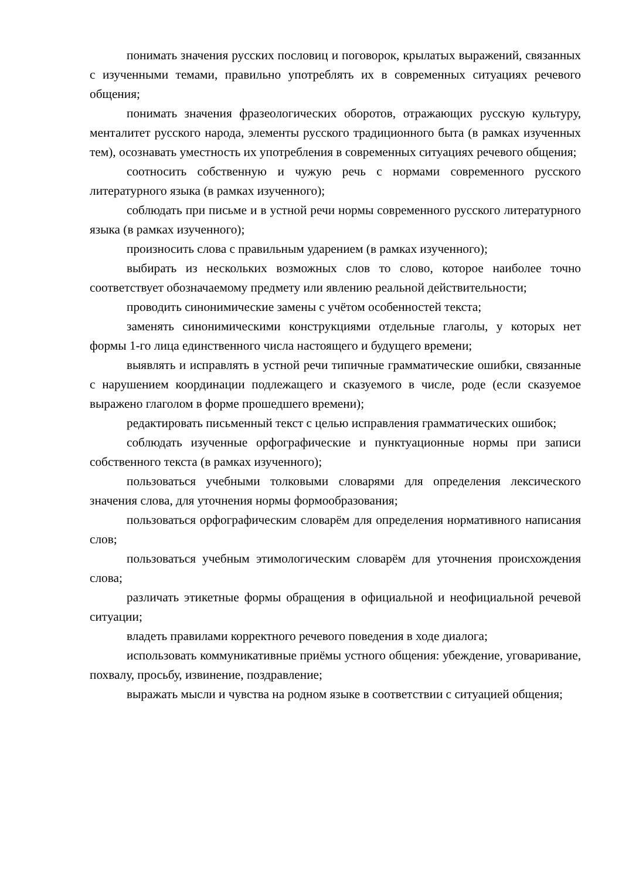понимать значения русских пословиц и поговорок, крылатых выражений, связанных с изученными темами, правильно употреблять их в современных ситуациях речевого общения;
понимать значения фразеологических оборотов, отражающих русскую культуру, менталитет русского народа, элементы русского традиционного быта (в рамках изученных тем), осознавать уместность их употребления в современных ситуациях речевого общения;
соотносить собственную и чужую речь с нормами современного русского литературного языка (в рамках изученного);
соблюдать при письме и в устной речи нормы современного русского литературного языка (в рамках изученного);
произносить слова с правильным ударением (в рамках изученного);
выбирать из нескольких возможных слов то слово, которое наиболее точно соответствует обозначаемому предмету или явлению реальной действительности;
проводить синонимические замены с учётом особенностей текста;
заменять синонимическими конструкциями отдельные глаголы, у которых нет формы 1-го лица единственного числа настоящего и будущего времени;
выявлять и исправлять в устной речи типичные грамматические ошибки, связанные с нарушением координации подлежащего и сказуемого в числе, роде (если сказуемое выражено глаголом в форме прошедшего времени);
редактировать письменный текст с целью исправления грамматических ошибок;
соблюдать изученные орфографические и пунктуационные нормы при записи собственного текста (в рамках изученного);
пользоваться учебными толковыми словарями для определения лексического значения слова, для уточнения нормы формообразования;
пользоваться орфографическим словарём для определения нормативного написания слов;
пользоваться учебным этимологическим словарём для уточнения происхождения слова;
различать этикетные формы обращения в официальной и неофициальной речевой ситуации;
владеть правилами корректного речевого поведения в ходе диалога;
использовать коммуникативные приёмы устного общения: убеждение, уговаривание, похвалу, просьбу, извинение, поздравление;
выражать мысли и чувства на родном языке в соответствии с ситуацией общения;